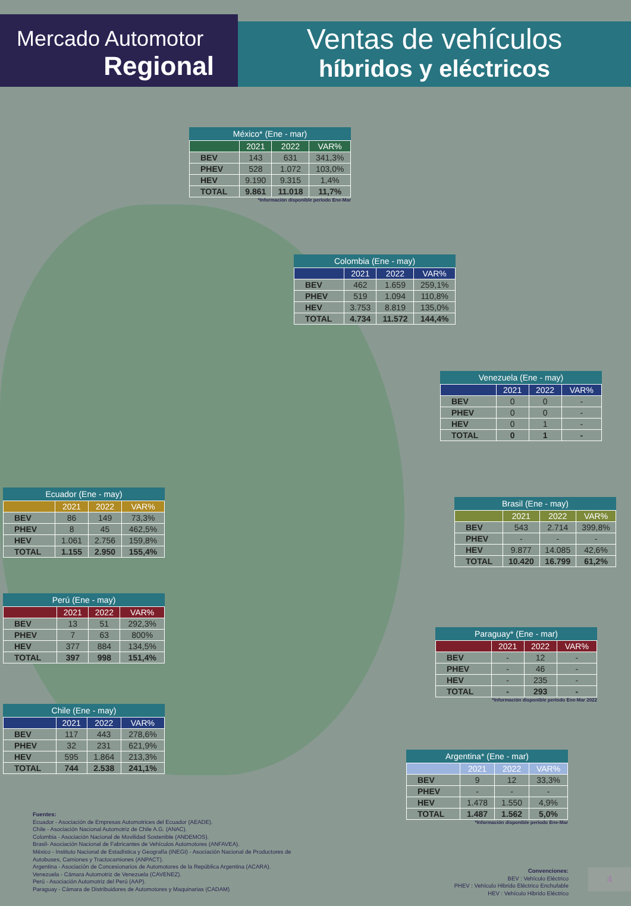Mercado Automotor
Regional
Ventas de vehículos
híbridos y eléctricos
México* (Ene - mar)
| | 2021 | 2022 | VAR% |
| --- | --- | --- | --- |
| BEV | 143 | 631 | 341,3% |
| PHEV | 528 | 1.072 | 103,0% |
| HEV | 9.190 | 9.315 | 1,4% |
| TOTAL | 9.861 | 11.018 | 11,7% |
*Información disponible período Ene-Mar
Colombia (Ene - may)
| | 2021 | 2022 | VAR% |
| --- | --- | --- | --- |
| BEV | 462 | 1.659 | 259,1% |
| PHEV | 519 | 1.094 | 110,8% |
| HEV | 3.753 | 8.819 | 135,0% |
| TOTAL | 4.734 | 11.572 | 144,4% |
Venezuela (Ene - may)
| | 2021 | 2022 | VAR% |
| --- | --- | --- | --- |
| BEV | 0 | 0 | - |
| PHEV | 0 | 0 | - |
| HEV | 0 | 1 | - |
| TOTAL | 0 | 1 | - |
Ecuador (Ene - may)
| | 2021 | 2022 | VAR% |
| --- | --- | --- | --- |
| BEV | 86 | 149 | 73,3% |
| PHEV | 8 | 45 | 462,5% |
| HEV | 1.061 | 2.756 | 159,8% |
| TOTAL | 1.155 | 2.950 | 155,4% |
Brasil (Ene - may)
| | 2021 | 2022 | VAR% |
| --- | --- | --- | --- |
| BEV | 543 | 2.714 | 399,8% |
| PHEV | - | - | - |
| HEV | 9.877 | 14.085 | 42,6% |
| TOTAL | 10.420 | 16.799 | 61,2% |
Perú (Ene - may)
| | 2021 | 2022 | VAR% |
| --- | --- | --- | --- |
| BEV | 13 | 51 | 292,3% |
| PHEV | 7 | 63 | 800% |
| HEV | 377 | 884 | 134,5% |
| TOTAL | 397 | 998 | 151,4% |
Paraguay* (Ene - mar)
| | 2021 | 2022 | VAR% |
| --- | --- | --- | --- |
| BEV | - | 12 | - |
| PHEV | - | 46 | - |
| HEV | - | 235 | - |
| TOTAL | - | 293 | - |
*Información disponible período Ene-Mar 2022
Chile (Ene - may)
| | 2021 | 2022 | VAR% |
| --- | --- | --- | --- |
| BEV | 117 | 443 | 278,6% |
| PHEV | 32 | 231 | 621,9% |
| HEV | 595 | 1.864 | 213,3% |
| TOTAL | 744 | 2.538 | 241,1% |
Argentina* (Ene - mar)
| | 2021 | 2022 | VAR% |
| --- | --- | --- | --- |
| BEV | 9 | 12 | 33,3% |
| PHEV | - | - | - |
| HEV | 1.478 | 1.550 | 4,9% |
| TOTAL | 1.487 | 1.562 | 5,0% |
*Información disponible período Ene-Mar
Fuentes:
Ecuador - Asociación de Empresas Automotrices del Ecuador (AEADE).
Chile - Asociación Nacional Automotriz de Chile A.G. (ANAC).
Colombia - Asociación Nacional de Movilidad Sostenible (ANDEMOS).
Brasil- Asociación Nacional de Fabricantes de Vehículos Automotores (ANFAVEA).
México - Instituto Nacional de Estadística y Geografía (INEGI) - Asociación Nacional de Productores de
Autobuses, Camiones y Tractocamiones (ANPACT).
Argentina - Asociación de Concesionarios de Automotores de la República Argentina (ACARA).
Venezuela - Cámara Automotriz de Venezuela (CAVENEZ).
Perú - Asociación Automotriz del Perú (AAP).
Paraguay - Cámara de Distribuidores de Automotores y Maquinarias (CADAM)
Convenciones:
BEV : Vehículo Eléctrico
PHEV : Vehículo Hibrido Eléctrico Enchufable
HEV : Vehículo Hibrido Eléctrico
4